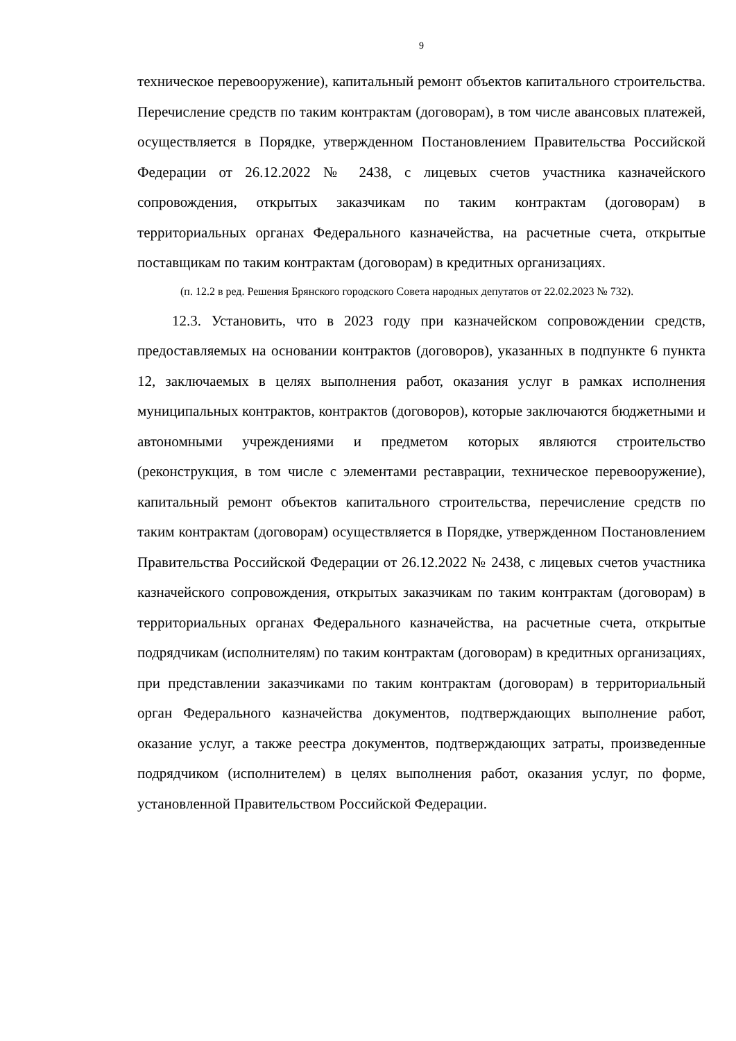9
техническое перевооружение), капитальный ремонт объектов капитального строительства. Перечисление средств по таким контрактам (договорам), в том числе авансовых платежей, осуществляется в Порядке, утвержденном Постановлением Правительства Российской Федерации от 26.12.2022 № 2438, с лицевых счетов участника казначейского сопровождения, открытых заказчикам по таким контрактам (договорам) в территориальных органах Федерального казначейства, на расчетные счета, открытые поставщикам по таким контрактам (договорам) в кредитных организациях.
(п. 12.2 в ред. Решения Брянского городского Совета народных депутатов от 22.02.2023 № 732).
12.3. Установить, что в 2023 году при казначейском сопровождении средств, предоставляемых на основании контрактов (договоров), указанных в подпункте 6 пункта 12, заключаемых в целях выполнения работ, оказания услуг в рамках исполнения муниципальных контрактов, контрактов (договоров), которые заключаются бюджетными и автономными учреждениями и предметом которых являются строительство (реконструкция, в том числе с элементами реставрации, техническое перевооружение), капитальный ремонт объектов капитального строительства, перечисление средств по таким контрактам (договорам) осуществляется в Порядке, утвержденном Постановлением Правительства Российской Федерации от 26.12.2022 № 2438, с лицевых счетов участника казначейского сопровождения, открытых заказчикам по таким контрактам (договорам) в территориальных органах Федерального казначейства, на расчетные счета, открытые подрядчикам (исполнителям) по таким контрактам (договорам) в кредитных организациях, при представлении заказчиками по таким контрактам (договорам) в территориальный орган Федерального казначейства документов, подтверждающих выполнение работ, оказание услуг, а также реестра документов, подтверждающих затраты, произведенные подрядчиком (исполнителем) в целях выполнения работ, оказания услуг, по форме, установленной Правительством Российской Федерации.